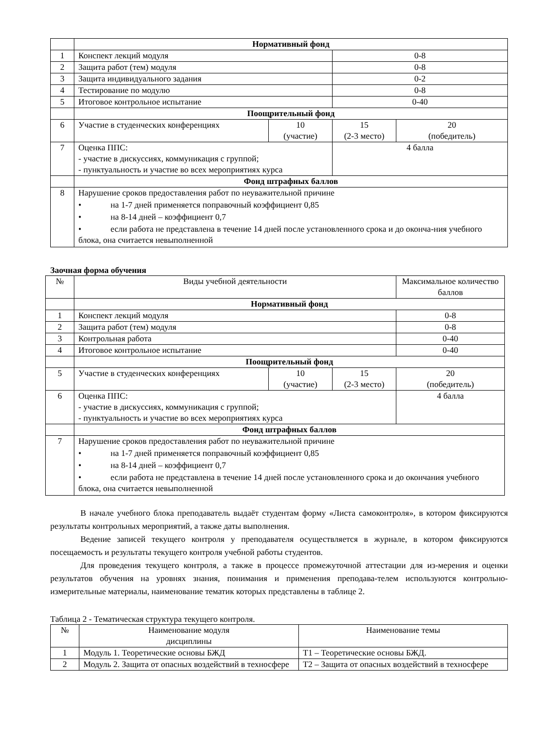| | Нормативный фонд | | | |
| 1 | Конспект лекций модуля | | 0-8 | |
| 2 | Защита работ (тем) модуля | | 0-8 | |
| 3 | Защита индивидуального задания | | 0-2 | |
| 4 | Тестирование по модулю | | 0-8 | |
| 5 | Итоговое контрольное испытание | | 0-40 | |
| | Поощрительный фонд | | | |
| 6 | Участие в студенческих конференциях | 10 (участие) | 15 (2-3 место) | 20 (победитель) |
| 7 | Оценка ППС: - участие в дискуссиях, коммуникация с группой; - пунктуальность и участие во всех мероприятиях курса | | 4 балла | |
| | Фонд штрафных баллов | | | |
| 8 | Нарушение сроков предоставления работ по неуважительной причине • на 1-7 дней применяется поправочный коэффициент 0,85 • на 8-14 дней – коэффициент 0,7 • если работа не представлена в течение 14 дней после установленного срока и до оконча-ния учебного блока, она считается невыполненной | | | |
Заочная форма обучения
| № | Виды учебной деятельности | | | Максимальное количество баллов |
| | Нормативный фонд | | | |
| 1 | Конспект лекций модуля | | | 0-8 |
| 2 | Защита работ (тем) модуля | | | 0-8 |
| 3 | Контрольная работа | | | 0-40 |
| 4 | Итоговое контрольное испытание | | | 0-40 |
| | Поощрительный фонд | | | |
| 5 | Участие в студенческих конференциях | 10 (участие) | 15 (2-3 место) | 20 (победитель) |
| 6 | Оценка ППС: - участие в дискуссиях, коммуникация с группой; - пунктуальность и участие во всех мероприятиях курса | | | 4 балла |
| | Фонд штрафных баллов | | | |
| 7 | Нарушение сроков предоставления работ по неуважительной причине • на 1-7 дней применяется поправочный коэффициент 0,85 • на 8-14 дней – коэффициент 0,7 • если работа не представлена в течение 14 дней после установленного срока и до окончания учебного блока, она считается невыполненной | | | |
В начале учебного блока преподаватель выдаёт студентам форму «Листа самоконтроля», в котором фиксируются результаты контрольных мероприятий, а также даты выполнения.
Ведение записей текущего контроля у преподавателя осуществляется в журнале, в котором фиксируются посещаемость и результаты текущего контроля учебной работы студентов.
Для проведения текущего контроля, а также в процессе промежуточной аттестации для из-мерения и оценки результатов обучения на уровнях знания, понимания и применения преподава-телем используются контрольно-измерительные материалы, наименование тематик которых представлены в таблице 2.
Таблица 2 - Тематическая структура текущего контроля.
| № | Наименование модуля дисциплины | Наименование темы |
| 1 | Модуль 1. Теоретические основы БЖД | Т1 – Теоретические основы БЖД. |
| 2 | Модуль 2. Защита от опасных воздействий в техносфере | Т2 – Защита от опасных воздействий в техносфере |